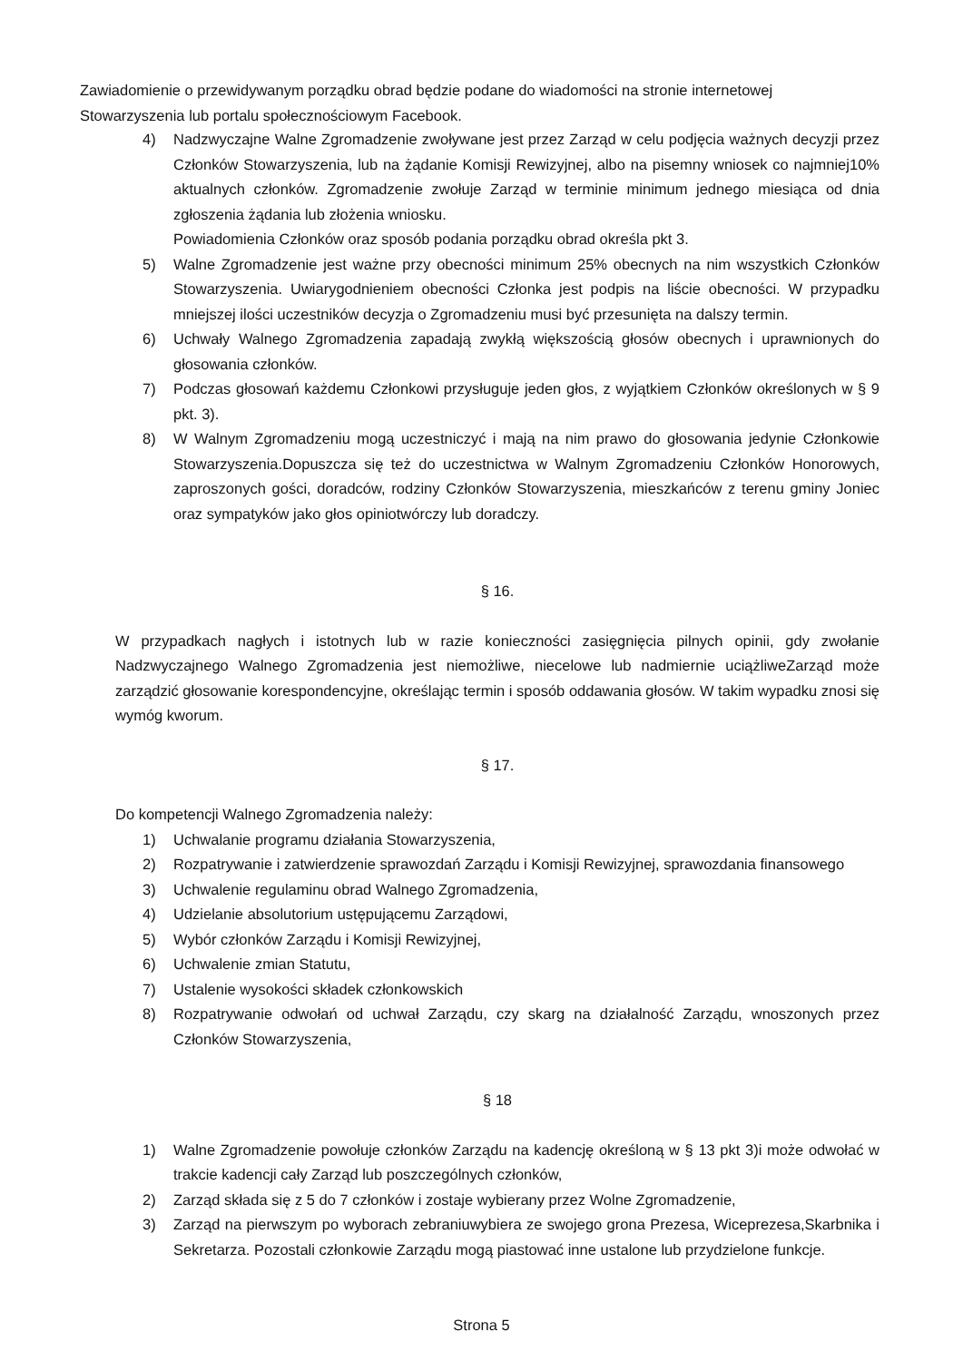Zawiadomienie o przewidywanym porządku obrad będzie podane do wiadomości na stronie internetowej Stowarzyszenia lub portalu społecznościowym Facebook.
4) Nadzwyczajne Walne Zgromadzenie zwoływane jest przez Zarząd w celu podjęcia ważnych decyzji przez Członków Stowarzyszenia, lub na żądanie Komisji Rewizyjnej, albo na pisemny wniosek co najmniej10% aktualnych członków. Zgromadzenie zwołuje Zarząd w terminie minimum jednego miesiąca od dnia zgłoszenia żądania lub złożenia wniosku.
Powiadomienia Członków oraz sposób podania porządku obrad określa pkt 3.
5) Walne Zgromadzenie jest ważne przy obecności minimum 25% obecnych na nim wszystkich Członków Stowarzyszenia. Uwiarygodnieniem obecności Członka jest podpis na liście obecności. W przypadku mniejszej ilości uczestników decyzja o Zgromadzeniu musi być przesunięta na dalszy termin.
6) Uchwały Walnego Zgromadzenia zapadają zwykłą większością głosów obecnych i uprawnionych do głosowania członków.
7) Podczas głosowań każdemu Członkowi przysługuje jeden głos, z wyjątkiem Członków określonych w § 9 pkt. 3).
8) W Walnym Zgromadzeniu mogą uczestniczyć i mają na nim prawo do głosowania jedynie Członkowie Stowarzyszenia.Dopuszcza się też do uczestnictwa w Walnym Zgromadzeniu Członków Honorowych, zaproszonych gości, doradców, rodziny Członków Stowarzyszenia, mieszkańców z terenu gminy Joniec oraz sympatyków jako głos opiniotwórczy lub doradczy.
§ 16.
W przypadkach nagłych i istotnych lub w razie konieczności zasięgnięcia pilnych opinii, gdy zwołanie Nadzwyczajnego Walnego Zgromadzenia jest niemożliwe, niecelowe lub nadmiernie uciążliweZarząd może zarządzić głosowanie korespondencyjne, określając termin i sposób oddawania głosów. W takim wypadku znosi się wymóg kworum.
§ 17.
Do kompetencji Walnego Zgromadzenia należy:
1) Uchwalanie programu działania Stowarzyszenia,
2) Rozpatrywanie i zatwierdzenie sprawozdań Zarządu i Komisji Rewizyjnej, sprawozdania finansowego
3) Uchwalenie regulaminu obrad Walnego Zgromadzenia,
4) Udzielanie absolutorium ustępującemu Zarządowi,
5) Wybór członków Zarządu i Komisji Rewizyjnej,
6) Uchwalenie zmian Statutu,
7) Ustalenie wysokości składek członkowskich
8) Rozpatrywanie odwołań od uchwał Zarządu, czy skarg na działalność Zarządu, wnoszonych przez Członków Stowarzyszenia,
§ 18
1) Walne Zgromadzenie powołuje członków Zarządu na kadencję określoną w § 13 pkt 3)i może odwołać w trakcie kadencji cały Zarząd lub poszczególnych członków,
2) Zarząd składa się z 5 do 7 członków i zostaje wybierany przez Wolne Zgromadzenie,
3) Zarząd na pierwszym po wyborach zebraniuwybiera ze swojego grona Prezesa, Wiceprezesa,Skarbnika i Sekretarza. Pozostali członkowie Zarządu mogą piastować inne ustalone lub przydzielone funkcje.
Strona 5